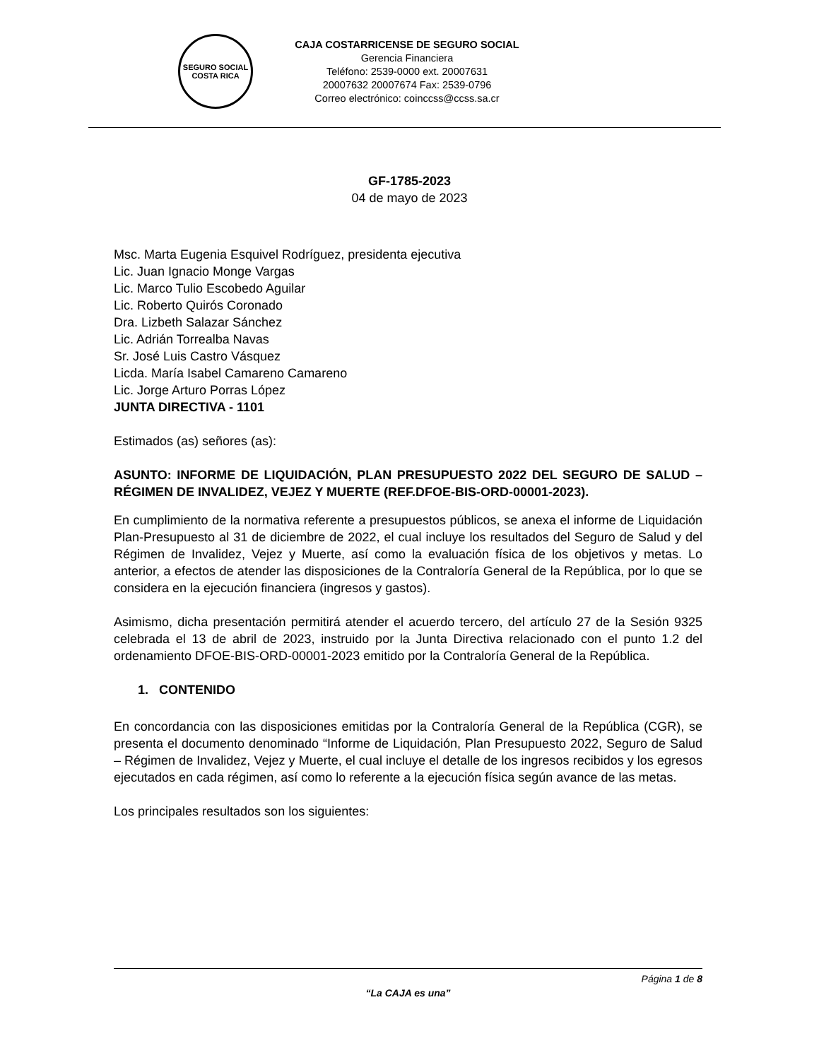SEGURO SOCIAL
COSTA RICA
CAJA COSTARRICENSE DE SEGURO SOCIAL
Gerencia Financiera
Teléfono: 2539-0000 ext. 20007631
20007632 20007674 Fax: 2539-0796
Correo electrónico: coinccss@ccss.sa.cr
GF-1785-2023
04 de mayo de 2023
Msc. Marta Eugenia Esquivel Rodríguez, presidenta ejecutiva
Lic. Juan Ignacio Monge Vargas
Lic. Marco Tulio Escobedo Aguilar
Lic. Roberto Quirós Coronado
Dra. Lizbeth Salazar Sánchez
Lic. Adrián Torrealba Navas
Sr. José Luis Castro Vásquez
Licda. María Isabel Camareno Camareno
Lic. Jorge Arturo Porras López
JUNTA DIRECTIVA - 1101
Estimados (as) señores (as):
ASUNTO: INFORME DE LIQUIDACIÓN, PLAN PRESUPUESTO 2022 DEL SEGURO DE SALUD – RÉGIMEN DE INVALIDEZ, VEJEZ Y MUERTE (REF.DFOE-BIS-ORD-00001-2023).
En cumplimiento de la normativa referente a presupuestos públicos, se anexa el informe de Liquidación Plan-Presupuesto al 31 de diciembre de 2022, el cual incluye los resultados del Seguro de Salud y del Régimen de Invalidez, Vejez y Muerte, así como la evaluación física de los objetivos y metas. Lo anterior, a efectos de atender las disposiciones de la Contraloría General de la República, por lo que se considera en la ejecución financiera (ingresos y gastos).
Asimismo, dicha presentación permitirá atender el acuerdo tercero, del artículo 27 de la Sesión 9325 celebrada el 13 de abril de 2023, instruido por la Junta Directiva relacionado con el punto 1.2 del ordenamiento DFOE-BIS-ORD-00001-2023 emitido por la Contraloría General de la República.
1. CONTENIDO
En concordancia con las disposiciones emitidas por la Contraloría General de la República (CGR), se presenta el documento denominado “Informe de Liquidación, Plan Presupuesto 2022, Seguro de Salud – Régimen de Invalidez, Vejez y Muerte, el cual incluye el detalle de los ingresos recibidos y los egresos ejecutados en cada régimen, así como lo referente a la ejecución física según avance de las metas.
Los principales resultados son los siguientes:
Página 1 de 8
“La CAJA es una”